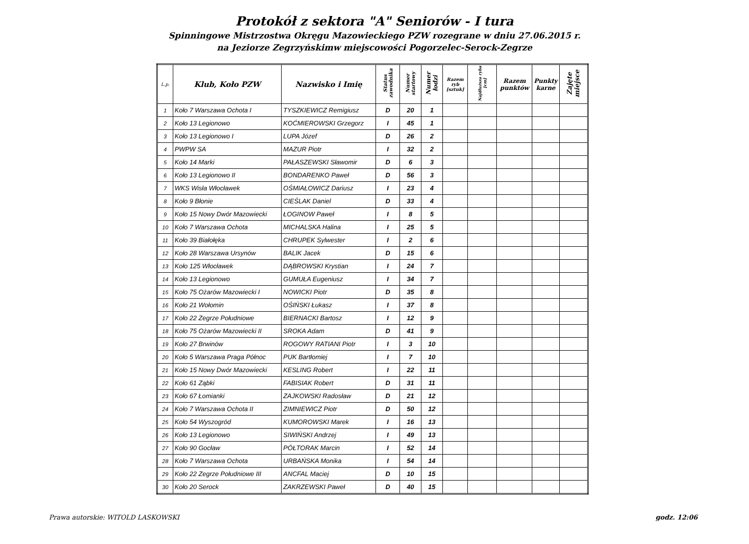Protokół z sektora "A" Seniorów - I tura
Spinningowe Mistrzostwa Okręgu Mazowieckiego PZW rozegrane w dniu 27.06.2015 r.
na Jeziorze Zegrzyńskimw miejscowości Pogorzelec-Serock-Zegrze
| L.p. | Klub, Koło PZW | Nazwisko i Imię | Status zawodnika | Numer startowy | Numer łodzi | Razem ryb [sztuk] | Najdłuższa ryba [cm] | Razem punktów | Punkty karne | Zajęte miejsce |
| --- | --- | --- | --- | --- | --- | --- | --- | --- | --- | --- |
| 1 | Koło 7 Warszawa Ochota I | TYSZKIEWICZ Remigiusz | D | 20 | 1 | | | | | |
| 2 | Koło 13 Legionowo | KOĆMIEROWSKI Grzegorz | I | 45 | 1 | | | | | |
| 3 | Koło 13 Legionowo I | LUPA Józef | D | 26 | 2 | | | | | |
| 4 | PWPW SA | MAZUR Piotr | I | 32 | 2 | | | | | |
| 5 | Koło 14 Marki | PAŁASZEWSKI Sławomir | D | 6 | 3 | | | | | |
| 6 | Koło 13 Legionowo II | BONDARENKO Paweł | D | 56 | 3 | | | | | |
| 7 | WKS Wisła Włocławek | OŚMIAŁOWICZ Dariusz | I | 23 | 4 | | | | | |
| 8 | Koło 9 Błonie | CIEŚLAK Daniel | D | 33 | 4 | | | | | |
| 9 | Koło 15 Nowy Dwór Mazowiecki | ŁOGINOW Paweł | I | 8 | 5 | | | | | |
| 10 | Koło 7 Warszawa Ochota | MICHALSKA Halina | I | 25 | 5 | | | | | |
| 11 | Koło 39 Białołęka | CHRUPEK Sylwester | I | 2 | 6 | | | | | |
| 12 | Koło 28 Warszawa Ursynów | BALIK Jacek | D | 15 | 6 | | | | | |
| 13 | Koło 125 Włocławek | DĄBROWSKI Krystian | I | 24 | 7 | | | | | |
| 14 | Koło 13 Legionowo | GUMUŁA Eugeniusz | I | 34 | 7 | | | | | |
| 15 | Koło 75 Ożarów Mazowiecki I | NOWICKI Piotr | D | 35 | 8 | | | | | |
| 16 | Koło 21 Wołomin | OŚIŃSKI Łukasz | I | 37 | 8 | | | | | |
| 17 | Koło 22 Zegrze Południowe | BIERNACKI Bartosz | I | 12 | 9 | | | | | |
| 18 | Koło 75 Ożarów Mazowiecki II | SROKA Adam | D | 41 | 9 | | | | | |
| 19 | Koło 27 Brwinów | ROGOWY RATIANI Piotr | I | 3 | 10 | | | | | |
| 20 | Koło 5 Warszawa Praga Północ | PUK Bartłomiej | I | 7 | 10 | | | | | |
| 21 | Koło 15 Nowy Dwór Mazowiecki | KESLING Robert | I | 22 | 11 | | | | | |
| 22 | Koło 61 Ząbki | FABISIAK Robert | D | 31 | 11 | | | | | |
| 23 | Koło 67 Łomianki | ZAJKOWSKI Radosław | D | 21 | 12 | | | | | |
| 24 | Koło 7 Warszawa Ochota II | ZIMNIEWICZ Piotr | D | 50 | 12 | | | | | |
| 25 | Koło 54 Wyszogród | KUMOROWSKI Marek | I | 16 | 13 | | | | | |
| 26 | Koło 13 Legionowo | SIWIŃSKI Andrzej | I | 49 | 13 | | | | | |
| 27 | Koło 90 Gocław | PÓŁTORAK Marcin | I | 52 | 14 | | | | | |
| 28 | Koło 7 Warszawa Ochota | URBAŃSKA Monika | I | 54 | 14 | | | | | |
| 29 | Koło 22 Zegrze Południowe III | ANCFAL Maciej | D | 10 | 15 | | | | | |
| 30 | Koło 20 Serock | ZAKRZEWSKI Paweł | D | 40 | 15 | | | | | |
Prawa autorskie: WITOLD LASKOWSKI godz. 12:06